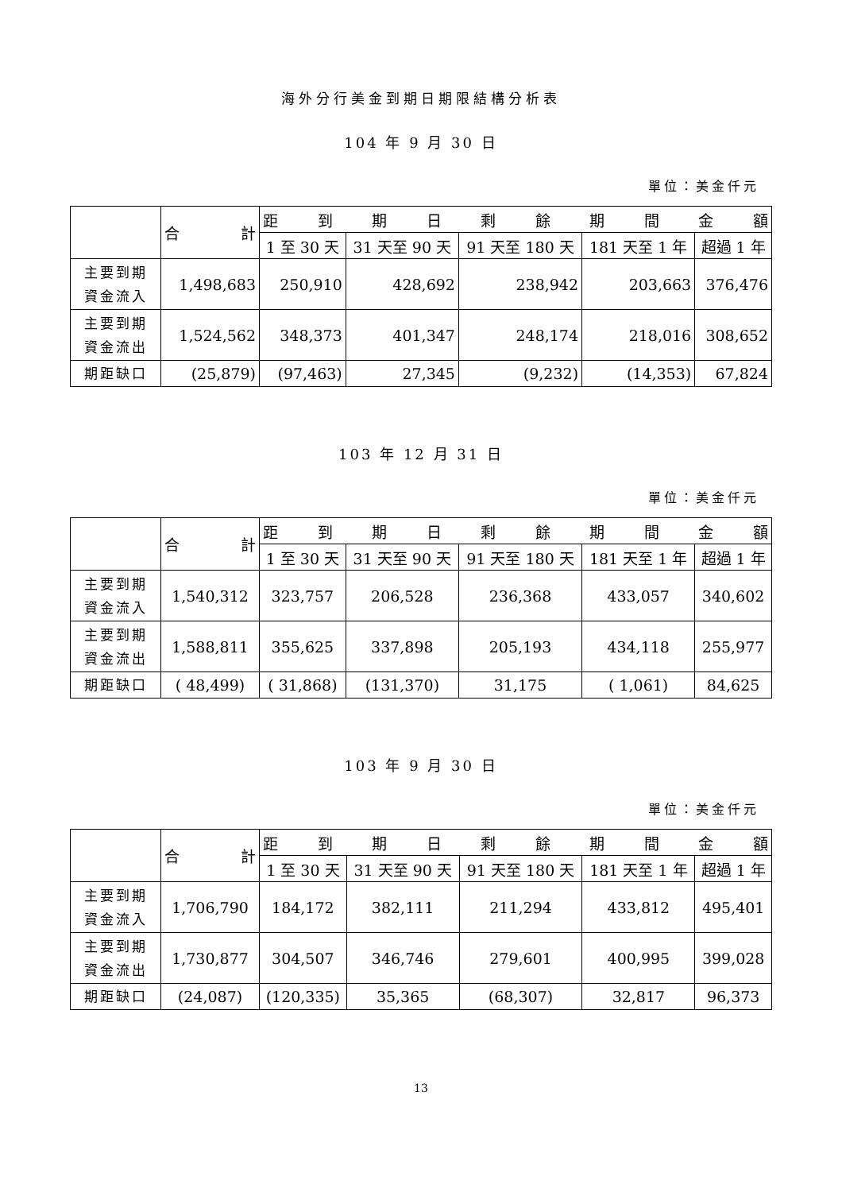海外分行美金到期日期限結構分析表
104 年 9 月 30 日
單位：美金仟元
| | 合 計 | 距 到 期 日 剩 餘 期 間 金 額 | | | | |
| | | 1 至 30 天 | 31 天至 90 天 | 91 天至 180 天 | 181 天至 1 年 | 超過 1 年 |
| 主要到期 資金流入 | 1,498,683 | 250,910 | 428,692 | 238,942 | 203,663 | 376,476 |
| 主要到期 資金流出 | 1,524,562 | 348,373 | 401,347 | 248,174 | 218,016 | 308,652 |
| 期距缺口 | (25,879) | (97,463) | 27,345 | (9,232) | (14,353) | 67,824 |
103 年 12 月 31 日
單位：美金仟元
| | 合 計 | 距 到 期 日 剩 餘 期 間 金 額 | | | | |
| | | 1 至 30 天 | 31 天至 90 天 | 91 天至 180 天 | 181 天至 1 年 | 超過 1 年 |
| 主要到期 資金流入 | 1,540,312 | 323,757 | 206,528 | 236,368 | 433,057 | 340,602 |
| 主要到期 資金流出 | 1,588,811 | 355,625 | 337,898 | 205,193 | 434,118 | 255,977 |
| 期距缺口 | ( 48,499) | ( 31,868) | (131,370) | 31,175 | ( 1,061) | 84,625 |
103 年 9 月 30 日
單位：美金仟元
| | 合 計 | 距 到 期 日 剩 餘 期 間 金 額 | | | | |
| | | 1 至 30 天 | 31 天至 90 天 | 91 天至 180 天 | 181 天至 1 年 | 超過 1 年 |
| 主要到期 資金流入 | 1,706,790 | 184,172 | 382,111 | 211,294 | 433,812 | 495,401 |
| 主要到期 資金流出 | 1,730,877 | 304,507 | 346,746 | 279,601 | 400,995 | 399,028 |
| 期距缺口 | (24,087) | (120,335) | 35,365 | (68,307) | 32,817 | 96,373 |
13